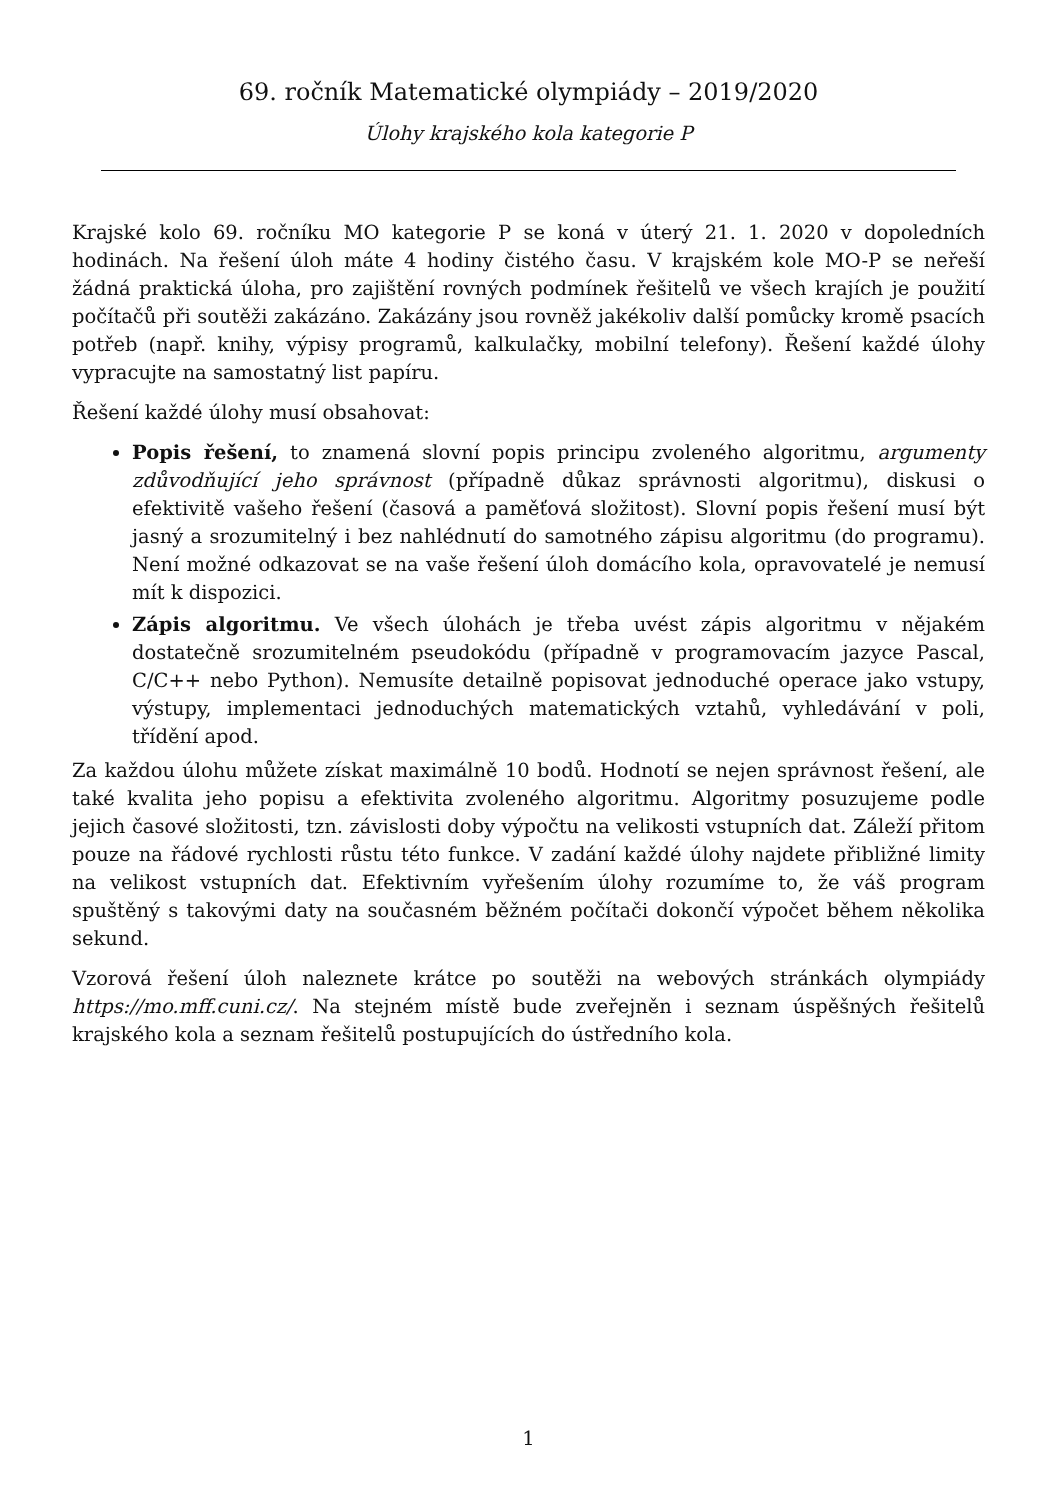69. ročník Matematické olympiády – 2019/2020
Úlohy krajského kola kategorie P
Krajské kolo 69. ročníku MO kategorie P se koná v úterý 21. 1. 2020 v dopoledních hodinách. Na řešení úloh máte 4 hodiny čistého času. V krajském kole MO-P se neřeší žádná praktická úloha, pro zajištění rovných podmínek řešitelů ve všech krajích je použití počítačů při soutěži zakázáno. Zakázány jsou rovněž jakékoliv další pomůcky kromě psacích potřeb (např. knihy, výpisy programů, kalkulačky, mobilní telefony). Řešení každé úlohy vypracujte na samostatný list papíru.
Řešení každé úlohy musí obsahovat:
Popis řešení, to znamená slovní popis principu zvoleného algoritmu, argumenty zdůvodňující jeho správnost (případně důkaz správnosti algoritmu), diskusi o efektivitě vašeho řešení (časová a paměťová složitost). Slovní popis řešení musí být jasný a srozumitelný i bez nahlédnutí do samotného zápisu algoritmu (do programu). Není možné odkazovat se na vaše řešení úloh domácího kola, opravovatelé je nemusí mít k dispozici.
Zápis algoritmu. Ve všech úlohách je třeba uvést zápis algoritmu v nějakém dostatečně srozumitelném pseudokódu (případně v programovacím jazyce Pascal, C/C++ nebo Python). Nemusíte detailně popisovat jednoduché operace jako vstupy, výstupy, implementaci jednoduchých matematických vztahů, vyhledávání v poli, třídění apod.
Za každou úlohu můžete získat maximálně 10 bodů. Hodnotí se nejen správnost řešení, ale také kvalita jeho popisu a efektivita zvoleného algoritmu. Algoritmy posuzujeme podle jejich časové složitosti, tzn. závislosti doby výpočtu na velikosti vstupních dat. Záleží přitom pouze na řádové rychlosti růstu této funkce. V zadání každé úlohy najdete přibližné limity na velikost vstupních dat. Efektivním vyřešením úlohy rozumíme to, že váš program spuštěný s takovými daty na současném běžném počítači dokončí výpočet během několika sekund.
Vzorová řešení úloh naleznete krátce po soutěži na webových stránkách olympiády https://mo.mff.cuni.cz/. Na stejném místě bude zveřejněn i seznam úspěšných řešitelů krajského kola a seznam řešitelů postupujících do ústředního kola.
1